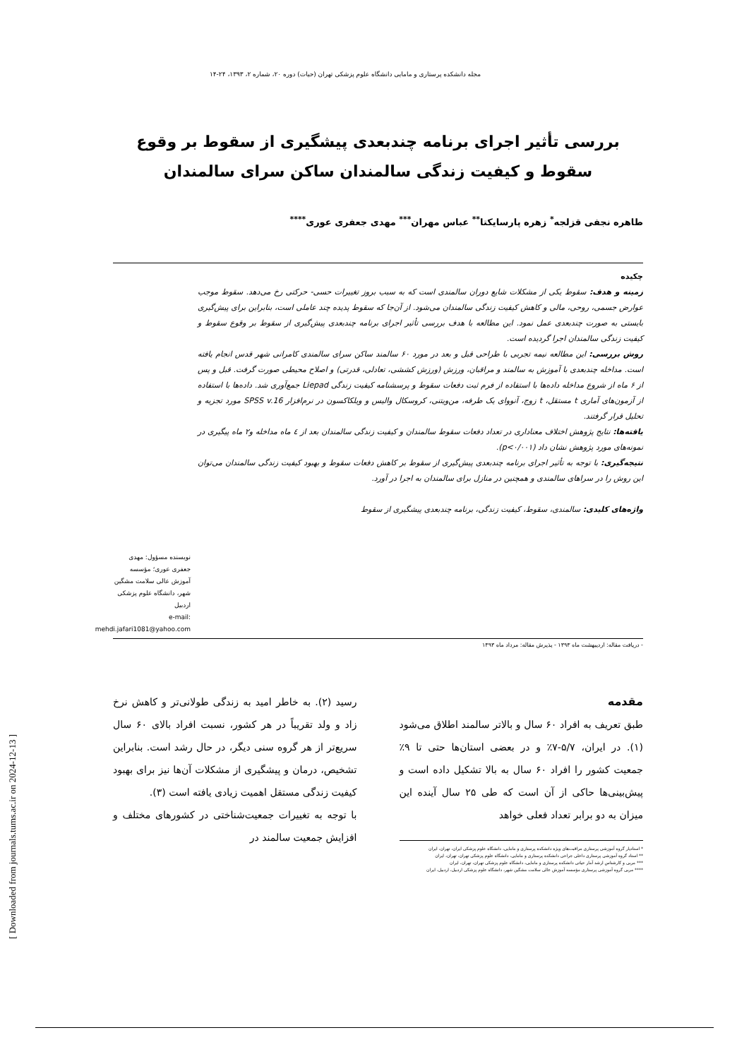مجله دانشکده پرستاری و مامایی دانشگاه علوم پزشکی تهران (حیات) دوره ۲۰، شماره ۲، ۱۳۹۳، ۲۴-۱۴
بررسی تأثیر اجرای برنامه چندبعدی پیشگیری از سقوط بر وقوع سقوط و کیفیت زندگی سالمندان ساکن سرای سالمندان
طاهره نجفی قزلجه<sup>*</sup> زهره پارسایکتا<sup>**</sup> عباس مهران<sup>***</sup> مهدی جعفری عوری<sup>****</sup>
چکیده
زمینه و هدف: سقوط یکی از مشکلات شایع دوران سالمندی است که به سبب بروز تغییرات حسی- حرکتی رخ می‌دهد. سقوط موجب عوارض جسمی، روحی، مالی و کاهش کیفیت زندگی سالمندان می‌شود. از آن‌جا که سقوط پدیده چند عاملی است، بنابراین برای پیش‌گیری بایستی به صورت چندبعدی عمل نمود. این مطالعه با هدف بررسی تأثیر اجرای برنامه چندبعدی پیش‌گیری از سقوط بر وقوع سقوط و کیفیت زندگی سالمندان اجرا گردیده است.
روش بررسی: این مطالعه نیمه تجربی با طراحی قبل و بعد در مورد ۶۰ سالمند ساکن سرای سالمندی کامرانی شهر قدس انجام یافته است. مداخله چندبعدی با آموزش به سالمند و مراقبان، ورزش (ورزش کششی، تعادلی، قدرتی) و اصلاح محیطی صورت گرفت. قبل و پس از ۶ ماه از شروع مداخله داده‌ها با استفاده از فرم ثبت دفعات سقوط و پرسشنامه کیفیت زندگی Liepad جمع‌آوری شد. داده‌ها با استفاده از آزمون‌های آماری t مستقل، t زوج، آنووای یک طرفه، من‌ویتنی، کروسکال والیس و ویلکاکسون در نرم‌افزار SPSS v.16 مورد تجزیه و تحلیل قرار گرفتند.
یافته‌ها: نتایج پژوهش اختلاف معناداری در تعداد دفعات سقوط سالمندان و کیفیت زندگی سالمندان بعد از ٤ ماه مداخله و۲ ماه پیگیری در نمونه‌های مورد پژوهش نشان داد (p<۰/۰۰۱).
نتیجه‌گیری: با توجه به تأثیر اجرای برنامه چندبعدی پیش‌گیری از سقوط بر کاهش دفعات سقوط و بهبود کیفیت زندگی سالمندان می‌توان این روش را در سراهای سالمندی و همچنین در منازل برای سالمندان به اجرا در آورد.
واژه‌های کلیدی: سالمندی، سقوط، کیفیت زندگی، برنامه چندبعدی پیشگیری از سقوط
نویسنده مسؤول: مهدی جعفری عوری؛ مؤسسه آموزش عالی سلامت مشگین شهر، دانشگاه علوم پزشکی اردبیل
e-mail: mehdi.jafari1081@yahoo.com
- دریافت مقاله: اردیبهشت ماه ۱۳۹۳ - پذیرش مقاله: مرداد ماه ۱۳۹۳
مقدمه
طبق تعریف به افراد ۶۰ سال و بالاتر سالمند اطلاق می‌شود (۱). در ایران، ۵/۷-۷٪ و در بعضی استان‌ها حتی تا ۹٪ جمعیت کشور را افراد ۶۰ سال به بالا تشکیل داده است و پیش‌بینی‌ها حاکی از آن است که طی ۲۵ سال آینده این میزان به دو برابر تعداد فعلی خواهد
* استادیار گروه آموزشی پرستاری مراقبت‌های ویژه دانشکده پرستاری و مامایی، دانشگاه علوم پزشکی ایران، تهران، ایران
** استاد گروه آموزشی پرستاری داخلی جراحی دانشکده پرستاری و مامایی، دانشگاه علوم پزشکی تهران، تهران، ایران
*** مربی و کارشناس ارشد آمار حیاتی دانشکده پرستاری و مامایی، دانشگاه علوم پزشکی تهران، تهران، ایران
**** مربی گروه آموزشی پرستاری مؤسسه آموزش عالی سلامت مشگین شهر، دانشگاه علوم پزشکی اردبیل، اردبیل، ایران
رسید (۲). به خاطر امید به زندگی طولانی‌تر و کاهش نرخ زاد و ولد تقریباً در هر کشور، نسبت افراد بالای ۶۰ سال سریع‌تر از هر گروه سنی دیگر، در حال رشد است. بنابراین تشخیص، درمان و پیشگیری از مشکلات آن‌ها نیز برای بهبود کیفیت زندگی مستقل اهمیت زیادی یافته است (۳).
با توجه به تغییرات جمعیت‌شناختی در کشورهای مختلف و افزایش جمعیت سالمند در
[ Downloaded from journals.tums.ac.ir on 2024-12-13 ]